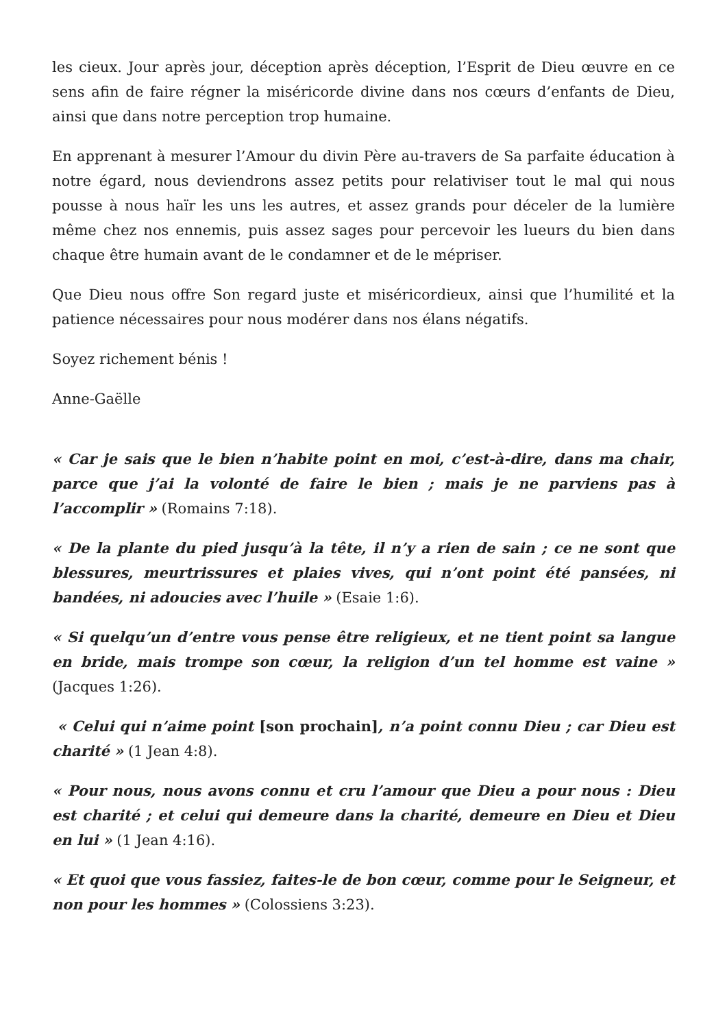les cieux. Jour après jour, déception après déception, l’Esprit de Dieu œuvre en ce sens afin de faire régner la miséricorde divine dans nos cœurs d’enfants de Dieu, ainsi que dans notre perception trop humaine.
En apprenant à mesurer l’Amour du divin Père au-travers de Sa parfaite éducation à notre égard, nous deviendrons assez petits pour relativiser tout le mal qui nous pousse à nous haïr les uns les autres, et assez grands pour déceler de la lumière même chez nos ennemis, puis assez sages pour percevoir les lueurs du bien dans chaque être humain avant de le condamner et de le mépriser.
Que Dieu nous offre Son regard juste et miséricordieux, ainsi que l’humilité et la patience nécessaires pour nous modérer dans nos élans négatifs.
Soyez richement bénis !
Anne-Gaëlle
« Car je sais que le bien n’habite point en moi, c’est-à-dire, dans ma chair, parce que j’ai la volonté de faire le bien ; mais je ne parviens pas à l’accomplir » (Romains 7:18).
« De la plante du pied jusqu’à la tête, il n’y a rien de sain ; ce ne sont que blessures, meurtrissures et plaies vives, qui n’ont point été pansées, ni bandées, ni adoucies avec l’huile » (Esaie 1:6).
« Si quelqu’un d’entre vous pense être religieux, et ne tient point sa langue en bride, mais trompe son cœur, la religion d’un tel homme est vaine » (Jacques 1:26).
« Celui qui n’aime point [son prochain], n’a point connu Dieu ; car Dieu est charité » (1 Jean 4:8).
« Pour nous, nous avons connu et cru l’amour que Dieu a pour nous : Dieu est charité ; et celui qui demeure dans la charité, demeure en Dieu et Dieu en lui » (1 Jean 4:16).
« Et quoi que vous fassiez, faites-le de bon cœur, comme pour le Seigneur, et non pour les hommes » (Colossiens 3:23).